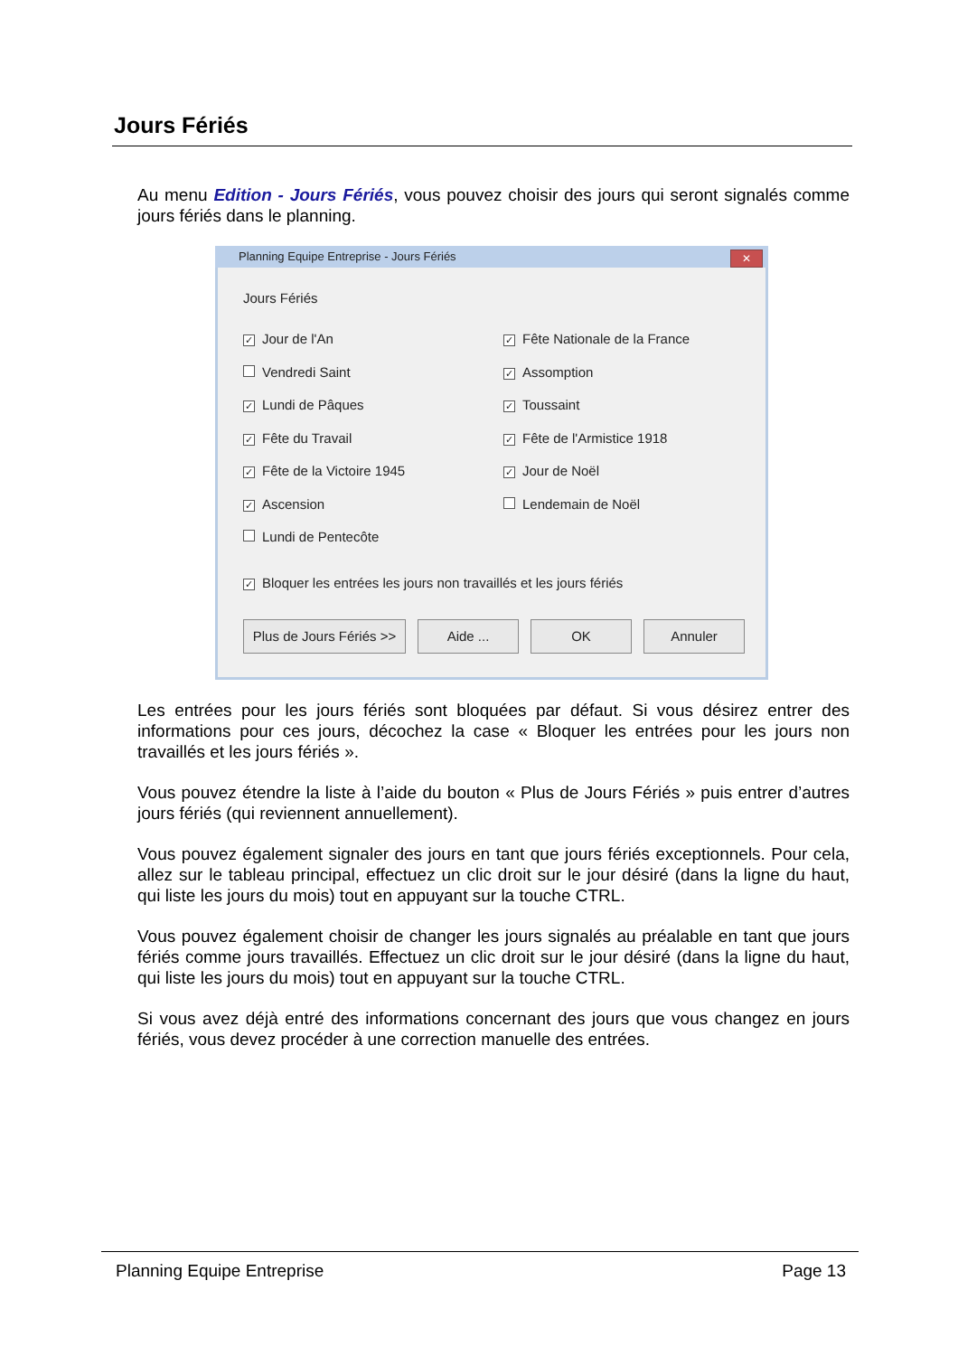Jours Fériés
Au menu Edition - Jours Fériés, vous pouvez choisir des jours qui seront signalés comme jours fériés dans le planning.
Planning Equipe Entreprise - Jours Fériés
✕
Jours Fériés
✓ Jour de l'An
Vendredi Saint
✓ Lundi de Pâques
✓ Fête du Travail
✓ Fête de la Victoire 1945
✓ Ascension
Lundi de Pentecôte
✓ Fête Nationale de la France
✓ Assomption
✓ Toussaint
✓ Fête de l'Armistice 1918
✓ Jour de Noël
Lendemain de Noël
✓ Bloquer les entrées les jours non travaillés et les jours fériés
Plus de Jours Fériés >>
Aide ... OK Annuler
Les entrées pour les jours fériés sont bloquées par défaut. Si vous désirez entrer des informations pour ces jours, décochez la case « Bloquer les entrées pour les jours non travaillés et les jours fériés ».
Vous pouvez étendre la liste à l’aide du bouton « Plus de Jours Fériés » puis entrer d’autres jours fériés (qui reviennent annuellement).
Vous pouvez également signaler des jours en tant que jours fériés exceptionnels. Pour cela, allez sur le tableau principal, effectuez un clic droit sur le jour désiré (dans la ligne du haut, qui liste les jours du mois) tout en appuyant sur la touche CTRL.
Vous pouvez également choisir de changer les jours signalés au préalable en tant que jours fériés comme jours travaillés. Effectuez un clic droit sur le jour désiré (dans la ligne du haut, qui liste les jours du mois) tout en appuyant sur la touche CTRL.
Si vous avez déjà entré des informations concernant des jours que vous changez en jours fériés, vous devez procéder à une correction manuelle des entrées.
Planning Equipe Entreprise Page 13